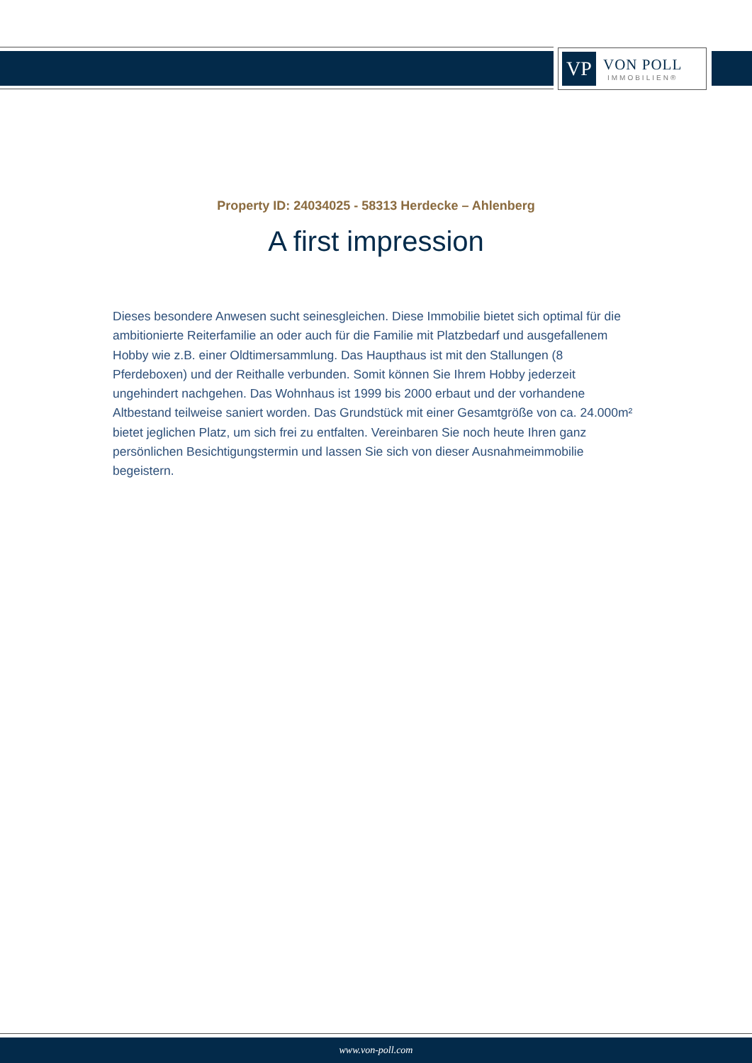VP
VON POLL
IMMOBILIEN®
Property ID: 24034025 - 58313 Herdecke – Ahlenberg
A first impression
Dieses besondere Anwesen sucht seinesgleichen. Diese Immobilie bietet sich optimal für die ambitionierte Reiterfamilie an oder auch für die Familie mit Platzbedarf und ausgefallenem Hobby wie z.B. einer Oldtimersammlung. Das Haupthaus ist mit den Stallungen (8 Pferdeboxen) und der Reithalle verbunden. Somit können Sie Ihrem Hobby jederzeit ungehindert nachgehen. Das Wohnhaus ist 1999 bis 2000 erbaut und der vorhandene Altbestand teilweise saniert worden. Das Grundstück mit einer Gesamtgröße von ca. 24.000m² bietet jeglichen Platz, um sich frei zu entfalten. Vereinbaren Sie noch heute Ihren ganz persönlichen Besichtigungstermin und lassen Sie sich von dieser Ausnahmeimmobilie begeistern.
www.von-poll.com